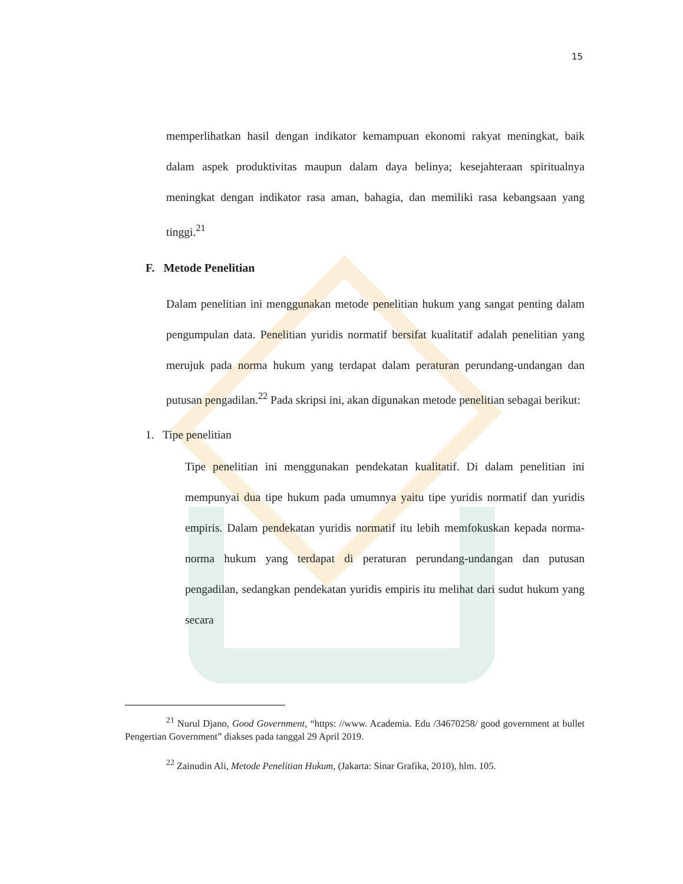15
memperlihatkan hasil dengan indikator kemampuan ekonomi rakyat meningkat, baik dalam aspek produktivitas maupun dalam daya belinya; kesejahteraan spiritualnya meningkat dengan indikator rasa aman, bahagia, dan memiliki rasa kebangsaan yang tinggi.<sup>21</sup>
F. Metode Penelitian
Dalam penelitian ini menggunakan metode penelitian hukum yang sangat penting dalam pengumpulan data. Penelitian yuridis normatif bersifat kualitatif adalah penelitian yang merujuk pada norma hukum yang terdapat dalam peraturan perundang-undangan dan putusan pengadilan.<sup>22</sup> Pada skripsi ini, akan digunakan metode penelitian sebagai berikut:
1. Tipe penelitian
Tipe penelitian ini menggunakan pendekatan kualitatif. Di dalam penelitian ini mempunyai dua tipe hukum pada umumnya yaitu tipe yuridis normatif dan yuridis empiris. Dalam pendekatan yuridis normatif itu lebih memfokuskan kepada norma-norma hukum yang terdapat di peraturan perundang-undangan dan putusan pengadilan, sedangkan pendekatan yuridis empiris itu melihat dari sudut hukum yang secara
<sup>21</sup> Nurul Djano, Good Government, “https: //www. Academia. Edu /34670258/ good government at bullet Pengertian Government” diakses pada tanggal 29 April 2019.
<sup>22</sup> Zainudin Ali, Metode Penelitian Hukum, (Jakarta: Sinar Grafika, 2010), hlm. 105.